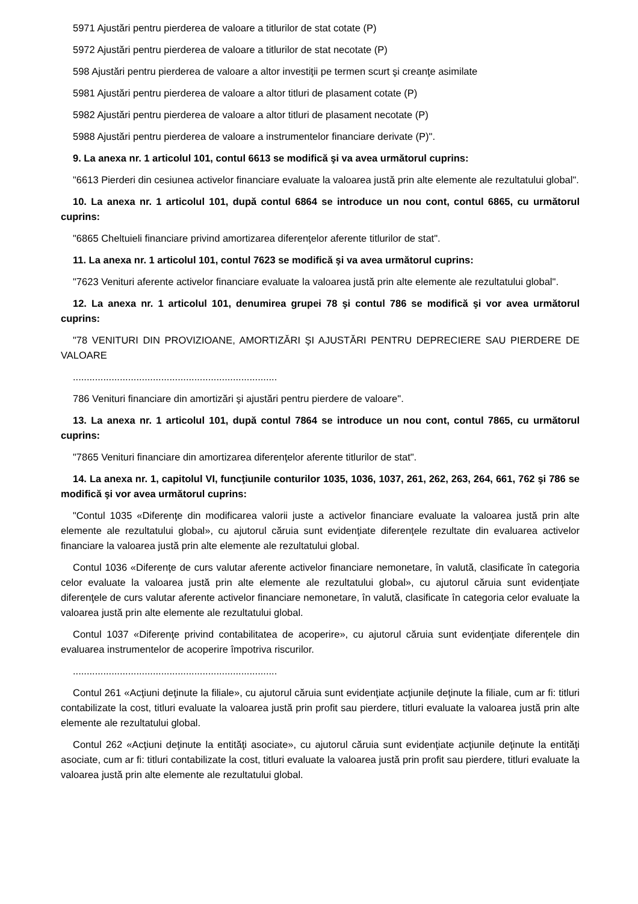5971 Ajustări pentru pierderea de valoare a titlurilor de stat cotate (P)
5972 Ajustări pentru pierderea de valoare a titlurilor de stat necotate (P)
598 Ajustări pentru pierderea de valoare a altor investiţii pe termen scurt şi creanţe asimilate
5981 Ajustări pentru pierderea de valoare a altor titluri de plasament cotate (P)
5982 Ajustări pentru pierderea de valoare a altor titluri de plasament necotate (P)
5988 Ajustări pentru pierderea de valoare a instrumentelor financiare derivate (P)".
9. La anexa nr. 1 articolul 101, contul 6613 se modifică şi va avea următorul cuprins:
"6613 Pierderi din cesiunea activelor financiare evaluate la valoarea justă prin alte elemente ale rezultatului global".
10. La anexa nr. 1 articolul 101, după contul 6864 se introduce un nou cont, contul 6865, cu următorul cuprins:
"6865 Cheltuieli financiare privind amortizarea diferenţelor aferente titlurilor de stat".
11. La anexa nr. 1 articolul 101, contul 7623 se modifică şi va avea următorul cuprins:
"7623 Venituri aferente activelor financiare evaluate la valoarea justă prin alte elemente ale rezultatului global".
12. La anexa nr. 1 articolul 101, denumirea grupei 78 şi contul 786 se modifică şi vor avea următorul cuprins:
"78 VENITURI DIN PROVIZIOANE, AMORTIZĂRI ŞI AJUSTĂRI PENTRU DEPRECIERE SAU PIERDERE DE VALOARE
..........................................................................
786 Venituri financiare din amortizări şi ajustări pentru pierdere de valoare".
13. La anexa nr. 1 articolul 101, după contul 7864 se introduce un nou cont, contul 7865, cu următorul cuprins:
"7865 Venituri financiare din amortizarea diferenţelor aferente titlurilor de stat".
14. La anexa nr. 1, capitolul VI, funcţiunile conturilor 1035, 1036, 1037, 261, 262, 263, 264, 661, 762 şi 786 se modifică şi vor avea următorul cuprins:
"Contul 1035 «Diferenţe din modificarea valorii juste a activelor financiare evaluate la valoarea justă prin alte elemente ale rezultatului global», cu ajutorul căruia sunt evidenţiate diferenţele rezultate din evaluarea activelor financiare la valoarea justă prin alte elemente ale rezultatului global.
Contul 1036 «Diferenţe de curs valutar aferente activelor financiare nemonetare, în valută, clasificate în categoria celor evaluate la valoarea justă prin alte elemente ale rezultatului global», cu ajutorul căruia sunt evidenţiate diferenţele de curs valutar aferente activelor financiare nemonetare, în valută, clasificate în categoria celor evaluate la valoarea justă prin alte elemente ale rezultatului global.
Contul 1037 «Diferenţe privind contabilitatea de acoperire», cu ajutorul căruia sunt evidenţiate diferenţele din evaluarea instrumentelor de acoperire împotriva riscurilor.
..........................................................................
Contul 261 «Acţiuni deţinute la filiale», cu ajutorul căruia sunt evidenţiate acţiunile deţinute la filiale, cum ar fi: titluri contabilizate la cost, titluri evaluate la valoarea justă prin profit sau pierdere, titluri evaluate la valoarea justă prin alte elemente ale rezultatului global.
Contul 262 «Acţiuni deţinute la entităţi asociate», cu ajutorul căruia sunt evidenţiate acţiunile deţinute la entităţi asociate, cum ar fi: titluri contabilizate la cost, titluri evaluate la valoarea justă prin profit sau pierdere, titluri evaluate la valoarea justă prin alte elemente ale rezultatului global.